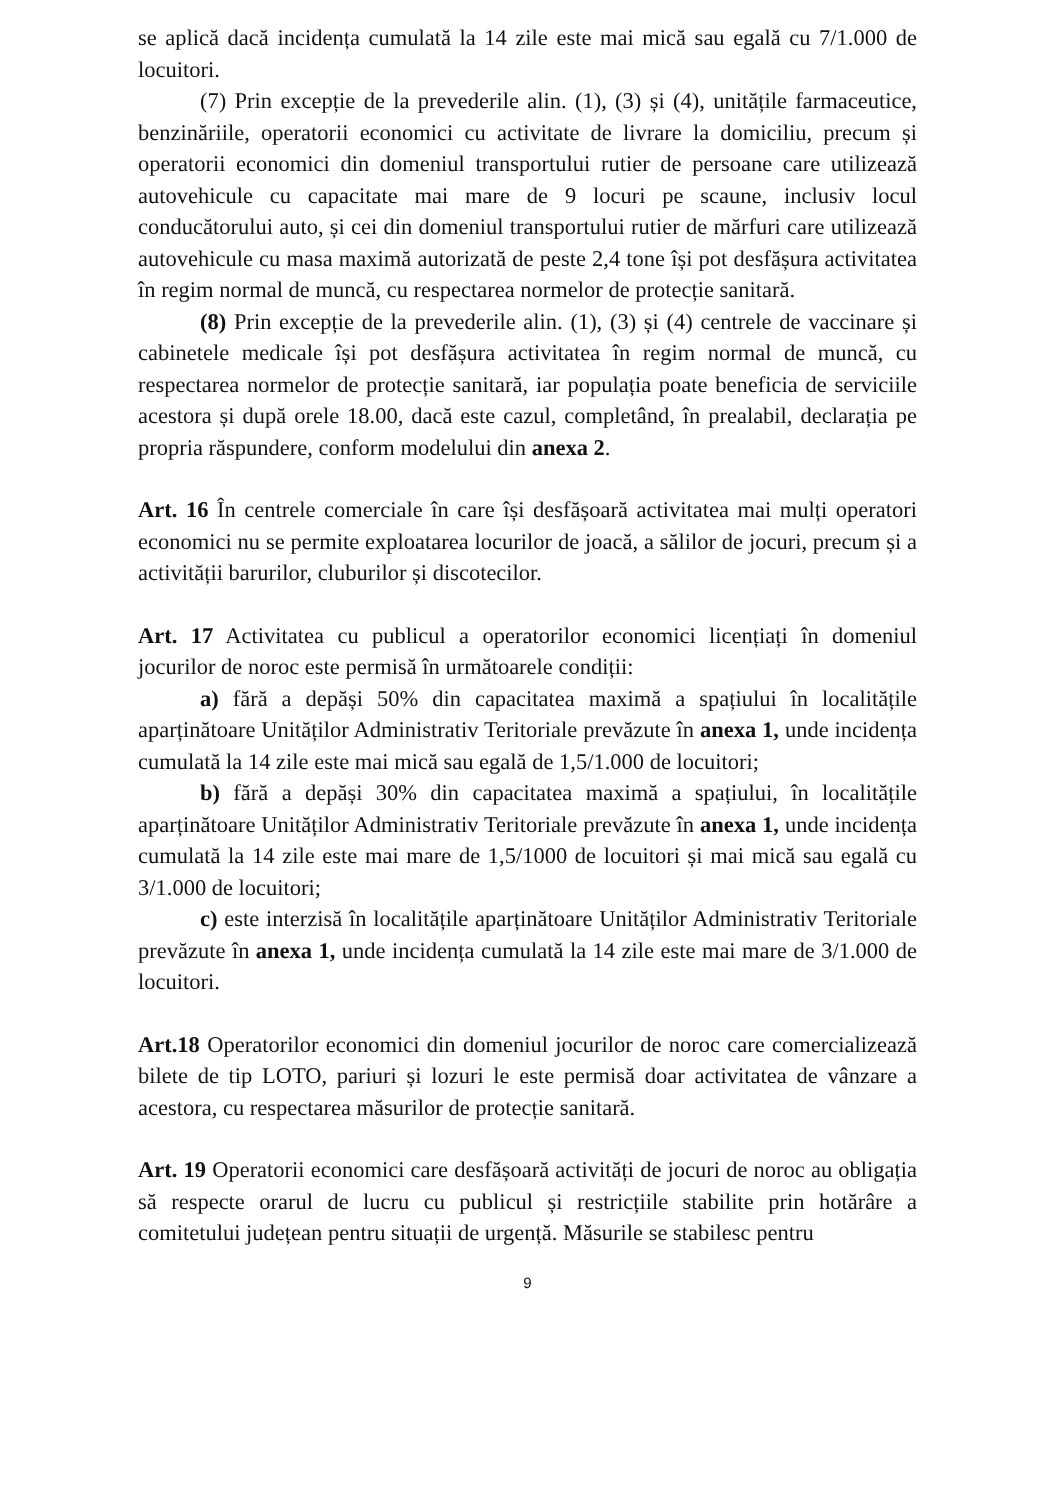se aplică dacă incidența cumulată la 14 zile este mai mică sau egală cu 7/1.000 de locuitori.
(7) Prin excepție de la prevederile alin. (1), (3) și (4), unitățile farmaceutice, benzinăriile, operatorii economici cu activitate de livrare la domiciliu, precum și operatorii economici din domeniul transportului rutier de persoane care utilizează autovehicule cu capacitate mai mare de 9 locuri pe scaune, inclusiv locul conducătorului auto, și cei din domeniul transportului rutier de mărfuri care utilizează autovehicule cu masa maximă autorizată de peste 2,4 tone își pot desfășura activitatea în regim normal de muncă, cu respectarea normelor de protecție sanitară.
(8) Prin excepție de la prevederile alin. (1), (3) și (4) centrele de vaccinare și cabinetele medicale își pot desfășura activitatea în regim normal de muncă, cu respectarea normelor de protecție sanitară, iar populația poate beneficia de serviciile acestora și după orele 18.00, dacă este cazul, completând, în prealabil, declarația pe propria răspundere, conform modelului din anexa 2.
Art. 16 În centrele comerciale în care își desfășoară activitatea mai mulți operatori economici nu se permite exploatarea locurilor de joacă, a sălilor de jocuri, precum și a activității barurilor, cluburilor și discotecilor.
Art. 17 Activitatea cu publicul a operatorilor economici licențiați în domeniul jocurilor de noroc este permisă în următoarele condiții:
a) fără a depăși 50% din capacitatea maximă a spațiului în localitățile aparținătoare Unităților Administrativ Teritoriale prevăzute în anexa 1, unde incidența cumulată la 14 zile este mai mică sau egală de 1,5/1.000 de locuitori;
b) fără a depăși 30% din capacitatea maximă a spațiului, în localitățile aparținătoare Unităților Administrativ Teritoriale prevăzute în anexa 1, unde incidența cumulată la 14 zile este mai mare de 1,5/1000 de locuitori și mai mică sau egală cu 3/1.000 de locuitori;
c) este interzisă în localitățile aparținătoare Unităților Administrativ Teritoriale prevăzute în anexa 1, unde incidența cumulată la 14 zile este mai mare de 3/1.000 de locuitori.
Art.18 Operatorilor economici din domeniul jocurilor de noroc care comercializează bilete de tip LOTO, pariuri și lozuri le este permisă doar activitatea de vânzare a acestora, cu respectarea măsurilor de protecție sanitară.
Art. 19 Operatorii economici care desfășoară activități de jocuri de noroc au obligația să respecte orarul de lucru cu publicul și restricțiile stabilite prin hotărâre a comitetului județean pentru situații de urgență. Măsurile se stabilesc pentru
9